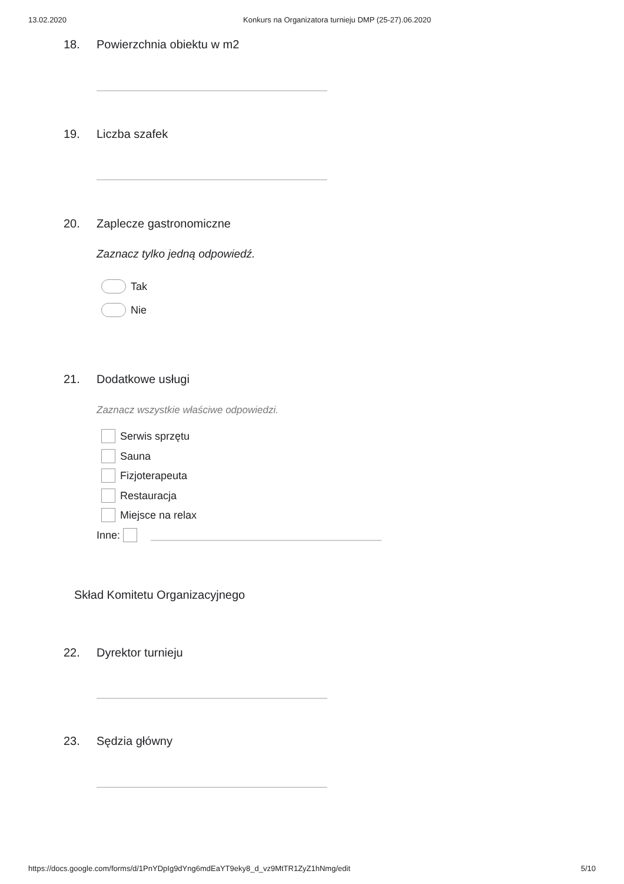13.02.2020 Konkurs na Organizatora turnieju DMP (25-27).06.2020
18. Powierzchnia obiektu w m2
19. Liczba szafek
20. Zaplecze gastronomiczne
Zaznacz tylko jedną odpowiedź.
Tak
Nie
21. Dodatkowe usługi
Zaznacz wszystkie właściwe odpowiedzi.
Serwis sprzętu
Sauna
Fizjoterapeuta
Restauracja
Miejsce na relax
Inne:
Skład Komitetu Organizacyjnego
22. Dyrektor turnieju
23. Sędzia główny
https://docs.google.com/forms/d/1PnYDpIg9dYng6mdEaYT9eky8_d_vz9MtTR1ZyZ1hNmg/edit 5/10